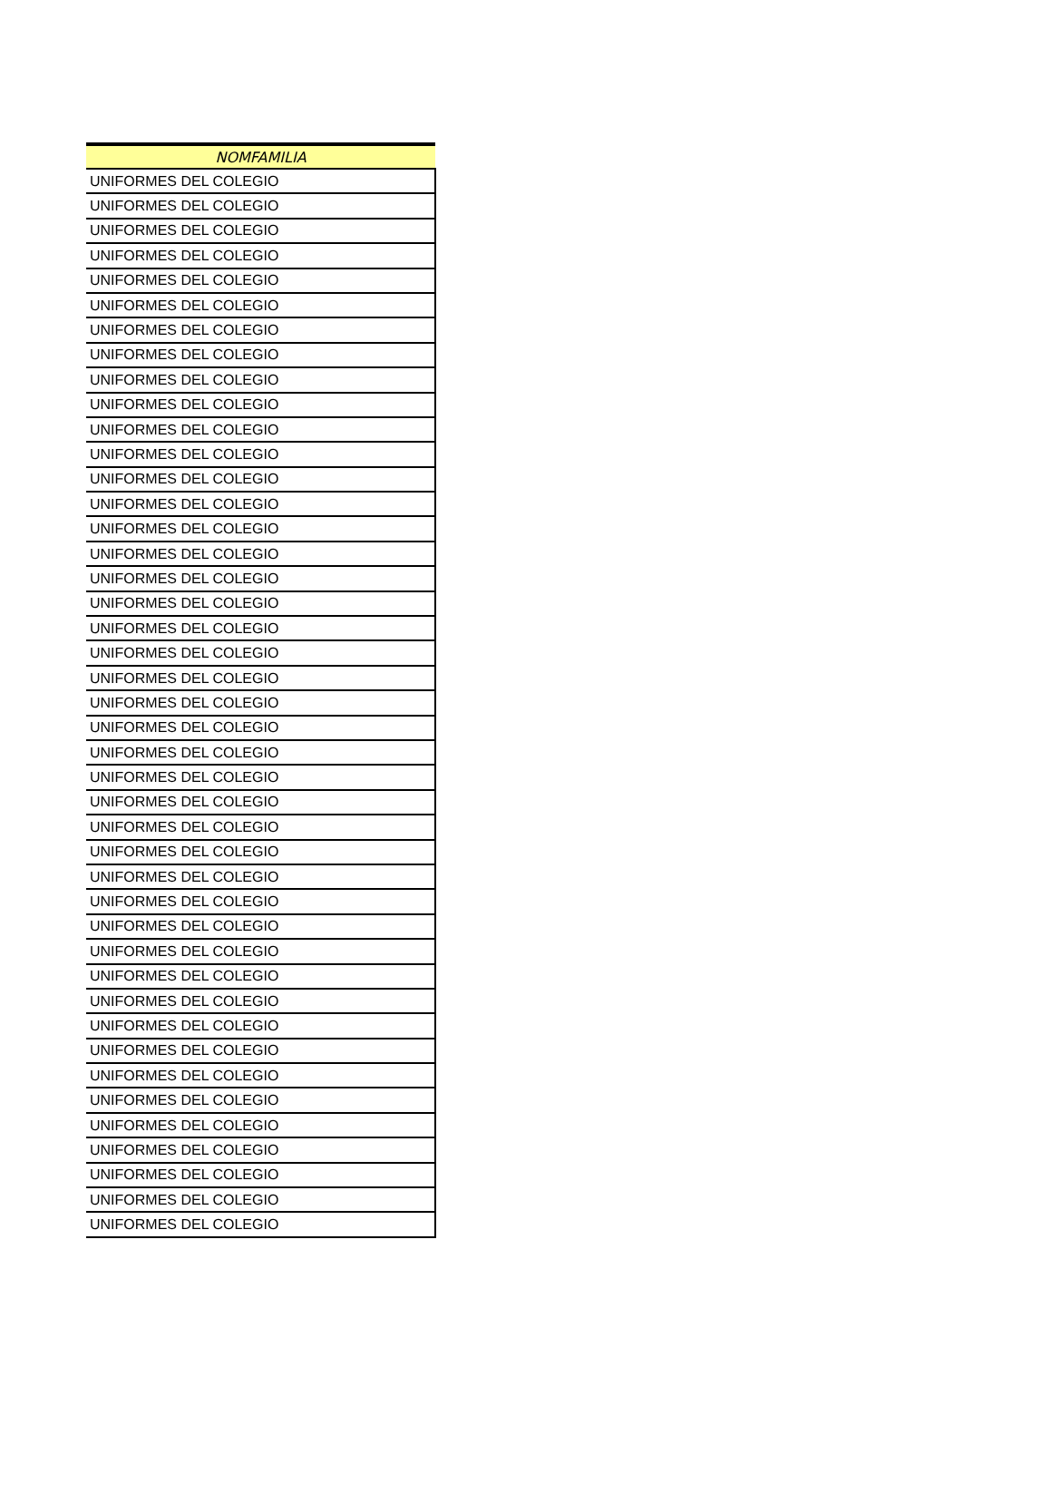| NOMFAMILIA |
| --- |
| UNIFORMES DEL COLEGIO |
| UNIFORMES DEL COLEGIO |
| UNIFORMES DEL COLEGIO |
| UNIFORMES DEL COLEGIO |
| UNIFORMES DEL COLEGIO |
| UNIFORMES DEL COLEGIO |
| UNIFORMES DEL COLEGIO |
| UNIFORMES DEL COLEGIO |
| UNIFORMES DEL COLEGIO |
| UNIFORMES DEL COLEGIO |
| UNIFORMES DEL COLEGIO |
| UNIFORMES DEL COLEGIO |
| UNIFORMES DEL COLEGIO |
| UNIFORMES DEL COLEGIO |
| UNIFORMES DEL COLEGIO |
| UNIFORMES DEL COLEGIO |
| UNIFORMES DEL COLEGIO |
| UNIFORMES DEL COLEGIO |
| UNIFORMES DEL COLEGIO |
| UNIFORMES DEL COLEGIO |
| UNIFORMES DEL COLEGIO |
| UNIFORMES DEL COLEGIO |
| UNIFORMES DEL COLEGIO |
| UNIFORMES DEL COLEGIO |
| UNIFORMES DEL COLEGIO |
| UNIFORMES DEL COLEGIO |
| UNIFORMES DEL COLEGIO |
| UNIFORMES DEL COLEGIO |
| UNIFORMES DEL COLEGIO |
| UNIFORMES DEL COLEGIO |
| UNIFORMES DEL COLEGIO |
| UNIFORMES DEL COLEGIO |
| UNIFORMES DEL COLEGIO |
| UNIFORMES DEL COLEGIO |
| UNIFORMES DEL COLEGIO |
| UNIFORMES DEL COLEGIO |
| UNIFORMES DEL COLEGIO |
| UNIFORMES DEL COLEGIO |
| UNIFORMES DEL COLEGIO |
| UNIFORMES DEL COLEGIO |
| UNIFORMES DEL COLEGIO |
| UNIFORMES DEL COLEGIO |
| UNIFORMES DEL COLEGIO |